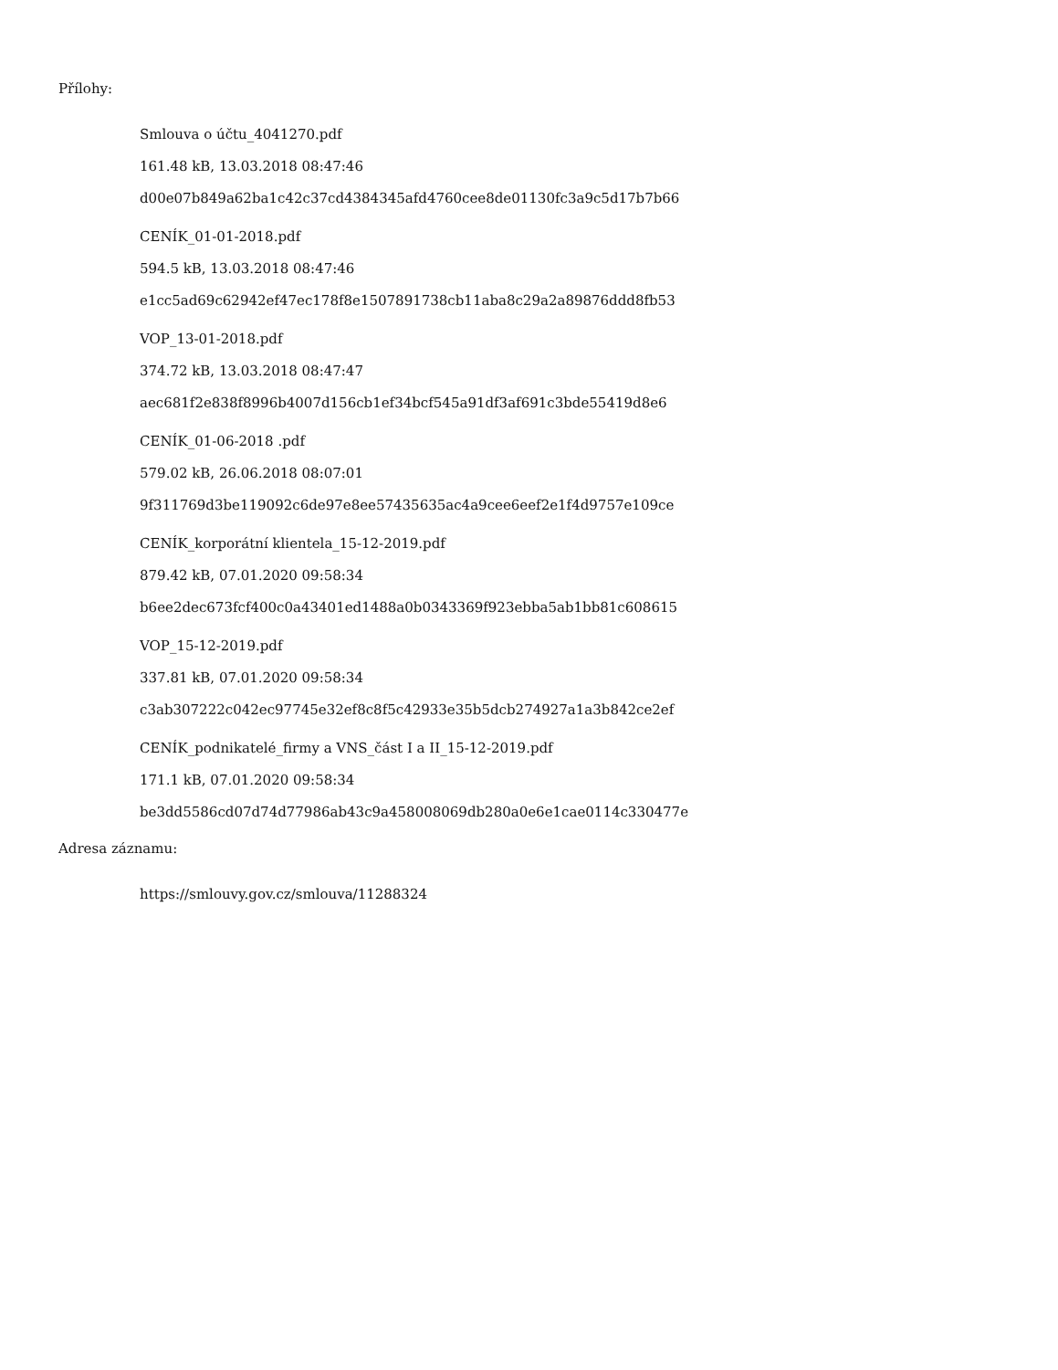Přílohy:
Smlouva o účtu_4041270.pdf
161.48 kB, 13.03.2018 08:47:46
d00e07b849a62ba1c42c37cd4384345afd4760cee8de01130fc3a9c5d17b7b66
CENÍK_01-01-2018.pdf
594.5 kB, 13.03.2018 08:47:46
e1cc5ad69c62942ef47ec178f8e1507891738cb11aba8c29a2a89876ddd8fb53
VOP_13-01-2018.pdf
374.72 kB, 13.03.2018 08:47:47
aec681f2e838f8996b4007d156cb1ef34bcf545a91df3af691c3bde55419d8e6
CENÍK_01-06-2018 .pdf
579.02 kB, 26.06.2018 08:07:01
9f311769d3be119092c6de97e8ee57435635ac4a9cee6eef2e1f4d9757e109ce
CENÍK_korporátní klientela_15-12-2019.pdf
879.42 kB, 07.01.2020 09:58:34
b6ee2dec673fcf400c0a43401ed1488a0b0343369f923ebba5ab1bb81c608615
VOP_15-12-2019.pdf
337.81 kB, 07.01.2020 09:58:34
c3ab307222c042ec97745e32ef8c8f5c42933e35b5dcb274927a1a3b842ce2ef
CENÍK_podnikatelé_firmy a VNS_část I a II_15-12-2019.pdf
171.1 kB, 07.01.2020 09:58:34
be3dd5586cd07d74d77986ab43c9a458008069db280a0e6e1cae0114c330477e
Adresa záznamu:
https://smlouvy.gov.cz/smlouva/11288324